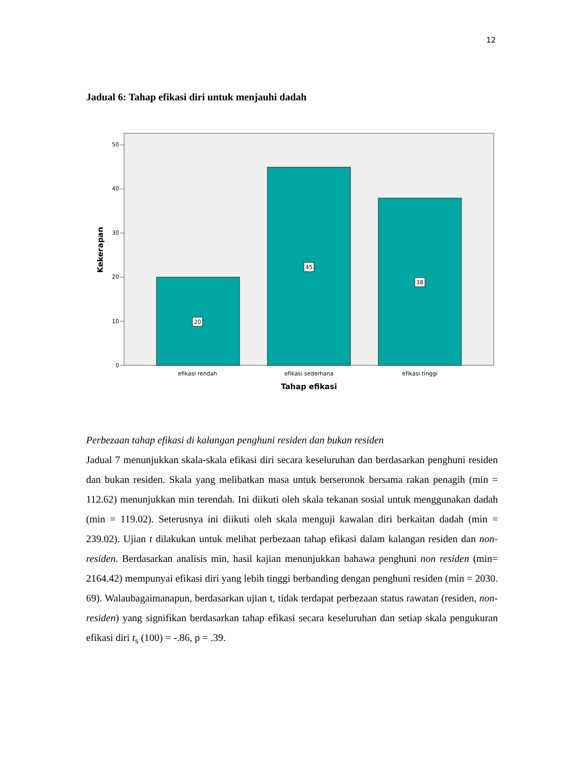12
Jadual 6: Tahap efikasi diri untuk menjauhi dadah
0
10
20
30
40
50
20
45
38
efikasi rendah
efikasi sederhana
efikasi tinggi
Tahap efikasi
Kekerapan
Perbezaan tahap efikasi di kalangan penghuni residen dan bukan residen
Jadual 7 menunjukkan skala-skala efikasi diri secara keseluruhan dan berdasarkan penghuni residen dan bukan residen. Skala yang melibatkan masa untuk berseronok bersama rakan penagih (min = 112.62) menunjukkan min terendah. Ini diikuti oleh skala tekanan sosial untuk menggunakan dadah (min = 119.02). Seterusnya ini diikuti oleh skala menguji kawalan diri berkaitan dadah (min = 239.02). Ujian t dilakukan untuk melihat perbezaan tahap efikasi dalam kalangan residen dan non-residen. Berdasarkan analisis min, hasil kajian menunjukkan bahawa penghuni non residen (min= 2164.42) mempunyai efikasi diri yang lebih tinggi berbanding dengan penghuni residen (min = 2030. 69). Walaubagaimanapun, berdasarkan ujian t, tidak terdapat perbezaan status rawatan (residen, non-residen) yang signifikan berdasarkan tahap efikasi secara keseluruhan dan setiap skala pengukuran efikasi diri t<sub>s</sub> (100) = -.86, p = .39.